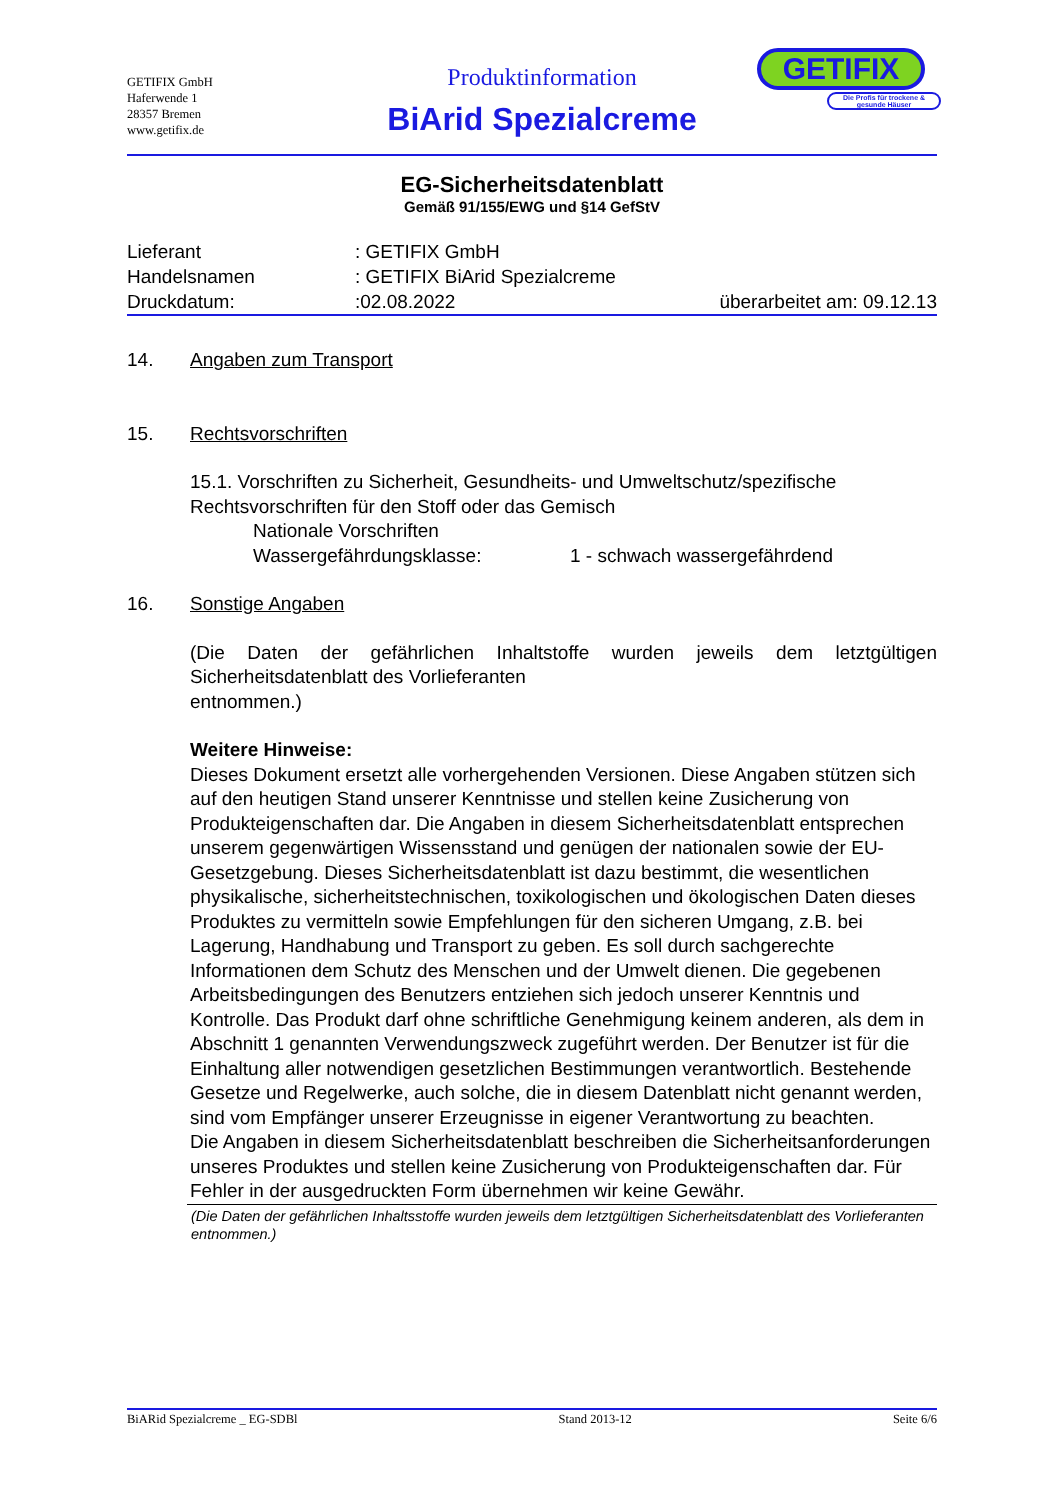GETIFIX GmbH
Haferwende 1
28357 Bremen
www.getifix.de
Produktinformation
BiArid Spezialcreme
GETIFIX
Die Profis für trockene & gesunde Häuser
EG-Sicherheitsdatenblatt
Gemäß 91/155/EWG und §14 GefStV
Lieferant: GETIFIX GmbH
Handelsnamen: GETIFIX BiArid Spezialcreme
Druckdatum::02.08.2022 überarbeitet am: 09.12.13
14. Angaben zum Transport
15. Rechtsvorschriften
15.1. Vorschriften zu Sicherheit, Gesundheits- und Umweltschutz/spezifische Rechtsvorschriften für den Stoff oder das Gemisch
Nationale Vorschriften
Wassergefährdungsklasse: 1 - schwach wassergefährdend
16. Sonstige Angaben
(Die Daten der gefährlichen Inhaltstoffe wurden jeweils dem letztgültigen Sicherheitsdatenblatt des Vorlieferanten
entnommen.)
Weitere Hinweise:
Dieses Dokument ersetzt alle vorhergehenden Versionen. Diese Angaben stützen sich auf den heutigen Stand unserer Kenntnisse und stellen keine Zusicherung von Produkteigenschaften dar. Die Angaben in diesem Sicherheitsdatenblatt entsprechen unserem gegenwärtigen Wissensstand und genügen der nationalen sowie der EU-Gesetzgebung. Dieses Sicherheitsdatenblatt ist dazu bestimmt, die wesentlichen physikalische, sicherheitstechnischen, toxikologischen und ökologischen Daten dieses Produktes zu vermitteln sowie Empfehlungen für den sicheren Umgang, z.B. bei Lagerung, Handhabung und Transport zu geben. Es soll durch sachgerechte Informationen dem Schutz des Menschen und der Umwelt dienen. Die gegebenen Arbeitsbedingungen des Benutzers entziehen sich jedoch unserer Kenntnis und Kontrolle. Das Produkt darf ohne schriftliche Genehmigung keinem anderen, als dem in Abschnitt 1 genannten Verwendungszweck zugeführt werden. Der Benutzer ist für die Einhaltung aller notwendigen gesetzlichen Bestimmungen verantwortlich. Bestehende Gesetze und Regelwerke, auch solche, die in diesem Datenblatt nicht genannt werden, sind vom Empfänger unserer Erzeugnisse in eigener Verantwortung zu beachten.
Die Angaben in diesem Sicherheitsdatenblatt beschreiben die Sicherheitsanforderungen unseres Produktes und stellen keine Zusicherung von Produkteigenschaften dar. Für Fehler in der ausgedruckten Form übernehmen wir keine Gewähr.
(Die Daten der gefährlichen Inhaltsstoffe wurden jeweils dem letztgültigen Sicherheitsdatenblatt des Vorlieferanten entnommen.)
BiARid Spezialcreme _ EG-SDBl Stand 2013-12 Seite 6/6